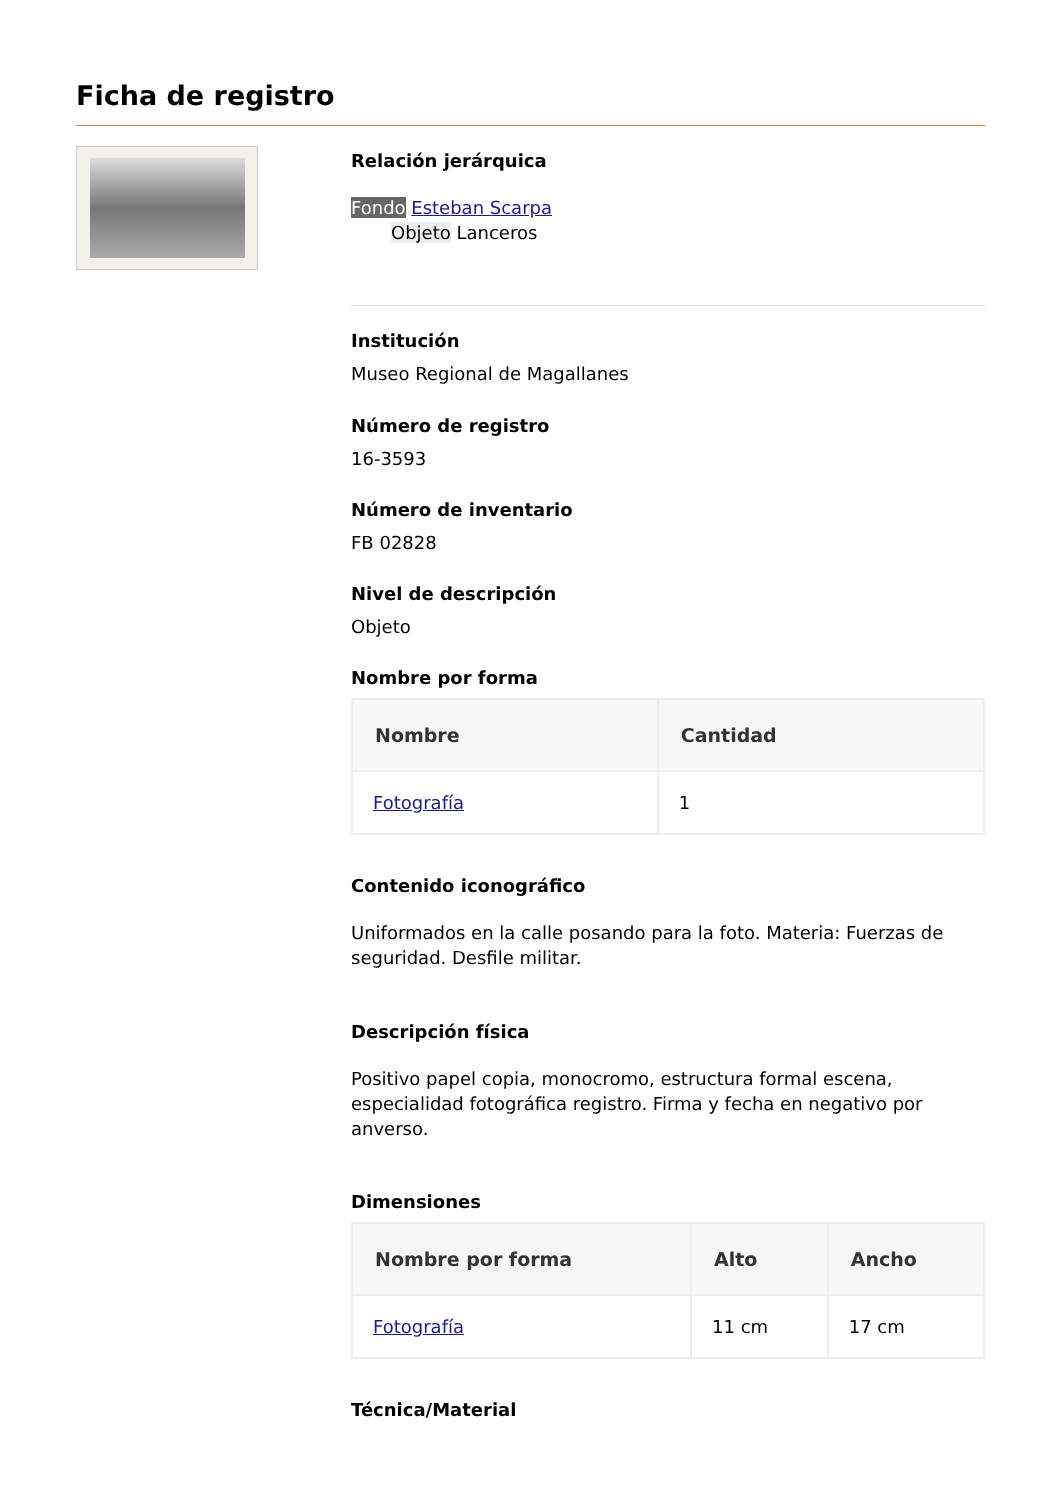Ficha de registro
Relación jerárquica
Fondo Esteban Scarpa
Objeto Lanceros
Institución
Museo Regional de Magallanes
Número de registro
16-3593
Número de inventario
FB 02828
Nivel de descripción
Objeto
Nombre por forma
| Nombre | Cantidad |
| --- | --- |
| Fotografía | 1 |
Contenido iconográfico
Uniformados en la calle posando para la foto. Materia: Fuerzas de seguridad. Desfile militar.
Descripción física
Positivo papel copia, monocromo, estructura formal escena, especialidad fotográfica registro. Firma y fecha en negativo por anverso.
Dimensiones
| Nombre por forma | Alto | Ancho |
| --- | --- | --- |
| Fotografía | 11 cm | 17 cm |
Técnica/Material